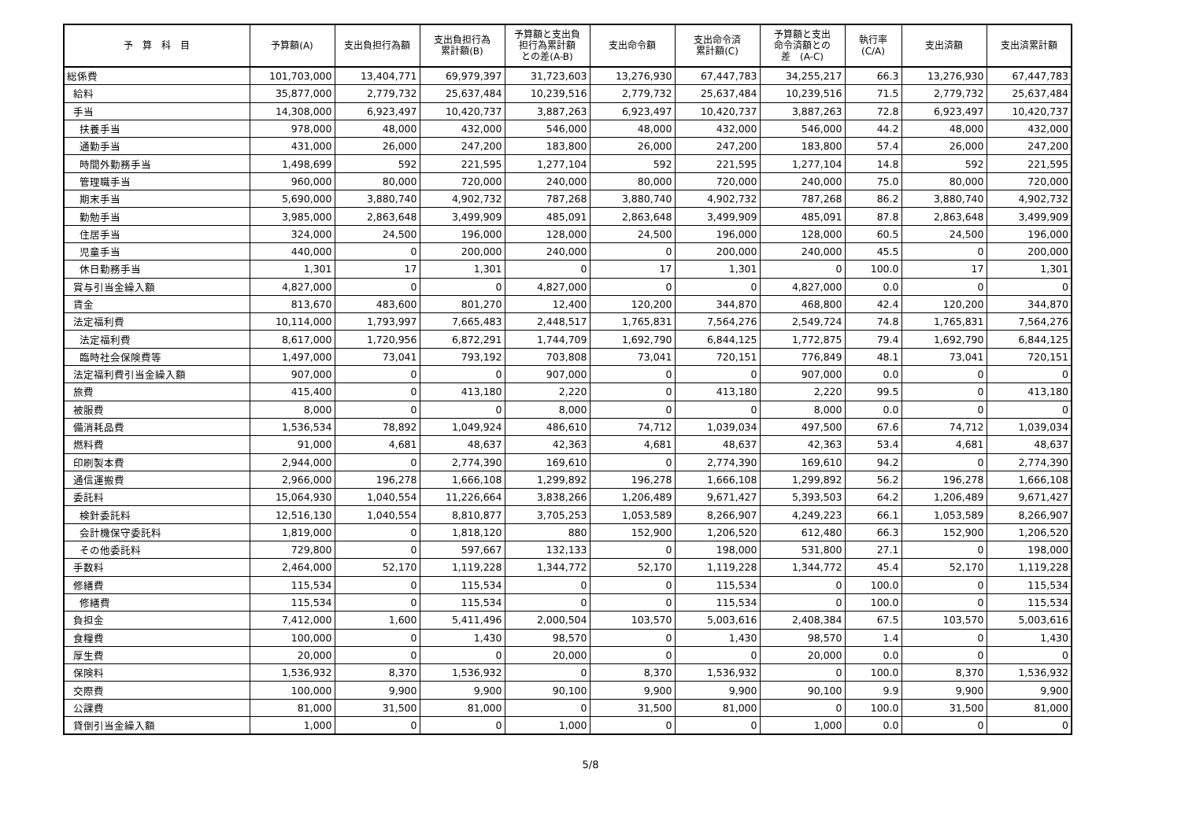| 予 算 科 目 | 予算額(A) | 支出負担行為額 | 支出負担行為 累計額(B) | 予算額と支出負 担行為累計額 との差(A-B) | 支出命令額 | 支出命令済 累計額(C) | 予算額と支出 命令済額との 差 (A-C) | 執行率 (C/A) | 支出済額 | 支出済累計額 |
| --- | --- | --- | --- | --- | --- | --- | --- | --- | --- | --- |
| 総係費 | 101,703,000 | 13,404,771 | 69,979,397 | 31,723,603 | 13,276,930 | 67,447,783 | 34,255,217 | 66.3 | 13,276,930 | 67,447,783 |
| 給料 | 35,877,000 | 2,779,732 | 25,637,484 | 10,239,516 | 2,779,732 | 25,637,484 | 10,239,516 | 71.5 | 2,779,732 | 25,637,484 |
| 手当 | 14,308,000 | 6,923,497 | 10,420,737 | 3,887,263 | 6,923,497 | 10,420,737 | 3,887,263 | 72.8 | 6,923,497 | 10,420,737 |
| 扶養手当 | 978,000 | 48,000 | 432,000 | 546,000 | 48,000 | 432,000 | 546,000 | 44.2 | 48,000 | 432,000 |
| 通勤手当 | 431,000 | 26,000 | 247,200 | 183,800 | 26,000 | 247,200 | 183,800 | 57.4 | 26,000 | 247,200 |
| 時間外勤務手当 | 1,498,699 | 592 | 221,595 | 1,277,104 | 592 | 221,595 | 1,277,104 | 14.8 | 592 | 221,595 |
| 管理職手当 | 960,000 | 80,000 | 720,000 | 240,000 | 80,000 | 720,000 | 240,000 | 75.0 | 80,000 | 720,000 |
| 期末手当 | 5,690,000 | 3,880,740 | 4,902,732 | 787,268 | 3,880,740 | 4,902,732 | 787,268 | 86.2 | 3,880,740 | 4,902,732 |
| 勤勉手当 | 3,985,000 | 2,863,648 | 3,499,909 | 485,091 | 2,863,648 | 3,499,909 | 485,091 | 87.8 | 2,863,648 | 3,499,909 |
| 住居手当 | 324,000 | 24,500 | 196,000 | 128,000 | 24,500 | 196,000 | 128,000 | 60.5 | 24,500 | 196,000 |
| 児童手当 | 440,000 | 0 | 200,000 | 240,000 | 0 | 200,000 | 240,000 | 45.5 | 0 | 200,000 |
| 休日勤務手当 | 1,301 | 17 | 1,301 | 0 | 17 | 1,301 | 0 | 100.0 | 17 | 1,301 |
| 賞与引当金繰入額 | 4,827,000 | 0 | 0 | 4,827,000 | 0 | 0 | 4,827,000 | 0.0 | 0 | 0 |
| 賃金 | 813,670 | 483,600 | 801,270 | 12,400 | 120,200 | 344,870 | 468,800 | 42.4 | 120,200 | 344,870 |
| 法定福利費 | 10,114,000 | 1,793,997 | 7,665,483 | 2,448,517 | 1,765,831 | 7,564,276 | 2,549,724 | 74.8 | 1,765,831 | 7,564,276 |
| 法定福利費 | 8,617,000 | 1,720,956 | 6,872,291 | 1,744,709 | 1,692,790 | 6,844,125 | 1,772,875 | 79.4 | 1,692,790 | 6,844,125 |
| 臨時社会保険費等 | 1,497,000 | 73,041 | 793,192 | 703,808 | 73,041 | 720,151 | 776,849 | 48.1 | 73,041 | 720,151 |
| 法定福利費引当金繰入額 | 907,000 | 0 | 0 | 907,000 | 0 | 0 | 907,000 | 0.0 | 0 | 0 |
| 旅費 | 415,400 | 0 | 413,180 | 2,220 | 0 | 413,180 | 2,220 | 99.5 | 0 | 413,180 |
| 被服費 | 8,000 | 0 | 0 | 8,000 | 0 | 0 | 8,000 | 0.0 | 0 | 0 |
| 備消耗品費 | 1,536,534 | 78,892 | 1,049,924 | 486,610 | 74,712 | 1,039,034 | 497,500 | 67.6 | 74,712 | 1,039,034 |
| 燃料費 | 91,000 | 4,681 | 48,637 | 42,363 | 4,681 | 48,637 | 42,363 | 53.4 | 4,681 | 48,637 |
| 印刷製本費 | 2,944,000 | 0 | 2,774,390 | 169,610 | 0 | 2,774,390 | 169,610 | 94.2 | 0 | 2,774,390 |
| 通信運搬費 | 2,966,000 | 196,278 | 1,666,108 | 1,299,892 | 196,278 | 1,666,108 | 1,299,892 | 56.2 | 196,278 | 1,666,108 |
| 委託料 | 15,064,930 | 1,040,554 | 11,226,664 | 3,838,266 | 1,206,489 | 9,671,427 | 5,393,503 | 64.2 | 1,206,489 | 9,671,427 |
| 検針委託料 | 12,516,130 | 1,040,554 | 8,810,877 | 3,705,253 | 1,053,589 | 8,266,907 | 4,249,223 | 66.1 | 1,053,589 | 8,266,907 |
| 会計機保守委託料 | 1,819,000 | 0 | 1,818,120 | 880 | 152,900 | 1,206,520 | 612,480 | 66.3 | 152,900 | 1,206,520 |
| その他委託料 | 729,800 | 0 | 597,667 | 132,133 | 0 | 198,000 | 531,800 | 27.1 | 0 | 198,000 |
| 手数料 | 2,464,000 | 52,170 | 1,119,228 | 1,344,772 | 52,170 | 1,119,228 | 1,344,772 | 45.4 | 52,170 | 1,119,228 |
| 修繕費 | 115,534 | 0 | 115,534 | 0 | 0 | 115,534 | 0 | 100.0 | 0 | 115,534 |
| 修繕費 | 115,534 | 0 | 115,534 | 0 | 0 | 115,534 | 0 | 100.0 | 0 | 115,534 |
| 負担金 | 7,412,000 | 1,600 | 5,411,496 | 2,000,504 | 103,570 | 5,003,616 | 2,408,384 | 67.5 | 103,570 | 5,003,616 |
| 食糧費 | 100,000 | 0 | 1,430 | 98,570 | 0 | 1,430 | 98,570 | 1.4 | 0 | 1,430 |
| 厚生費 | 20,000 | 0 | 0 | 20,000 | 0 | 0 | 20,000 | 0.0 | 0 | 0 |
| 保険料 | 1,536,932 | 8,370 | 1,536,932 | 0 | 8,370 | 1,536,932 | 0 | 100.0 | 8,370 | 1,536,932 |
| 交際費 | 100,000 | 9,900 | 9,900 | 90,100 | 9,900 | 9,900 | 90,100 | 9.9 | 9,900 | 9,900 |
| 公課費 | 81,000 | 31,500 | 81,000 | 0 | 31,500 | 81,000 | 0 | 100.0 | 31,500 | 81,000 |
| 貸倒引当金繰入額 | 1,000 | 0 | 0 | 1,000 | 0 | 0 | 1,000 | 0.0 | 0 | 0 |
5/8